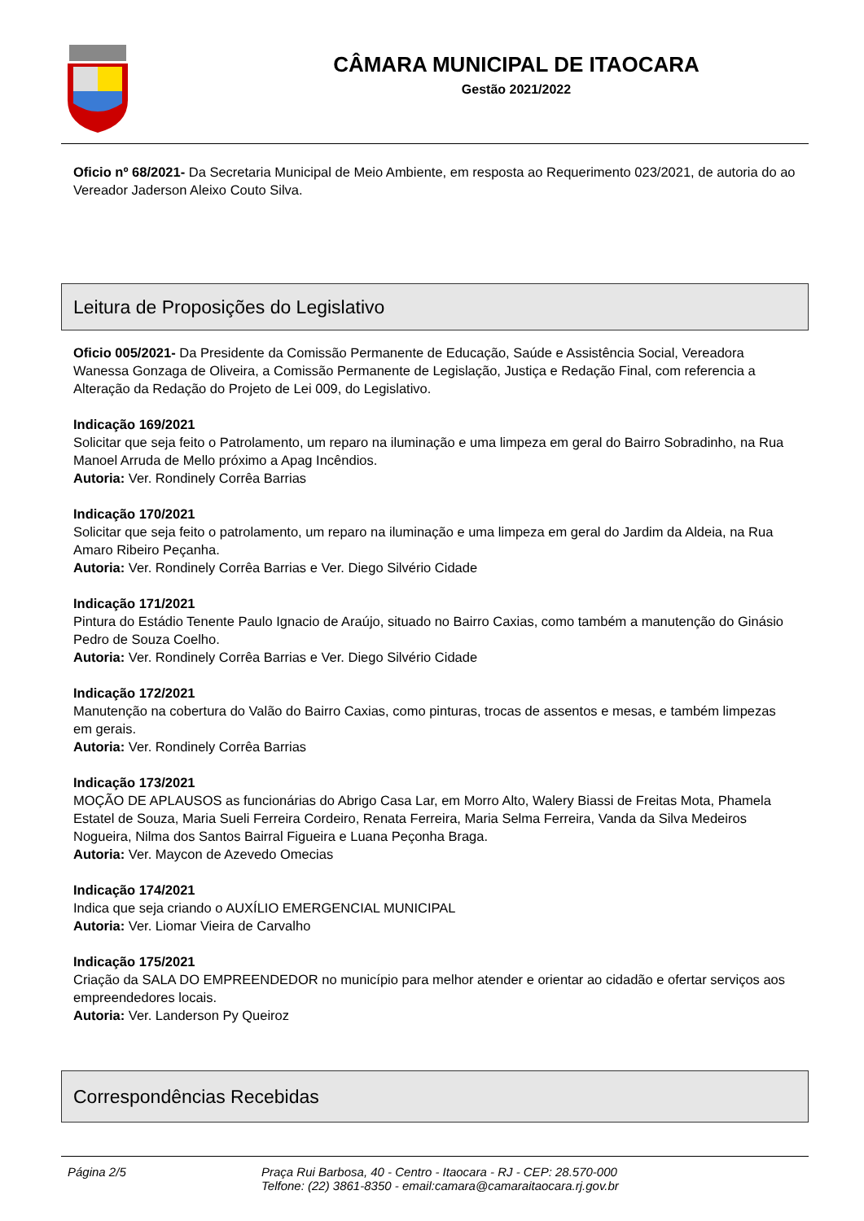CÂMARA MUNICIPAL DE ITAOCARA
Gestão 2021/2022
Oficio nº 68/2021- Da Secretaria Municipal de Meio Ambiente, em resposta ao Requerimento 023/2021, de autoria do ao Vereador Jaderson Aleixo Couto Silva.
Leitura de Proposições do Legislativo
Oficio 005/2021- Da Presidente da Comissão Permanente de Educação, Saúde e Assistência Social, Vereadora Wanessa Gonzaga de Oliveira, a Comissão Permanente de Legislação, Justiça e Redação Final, com referencia a Alteração da Redação do Projeto de Lei 009, do Legislativo.
Indicação 169/2021
Solicitar que seja feito o Patrolamento, um reparo na iluminação e uma limpeza em geral do Bairro Sobradinho, na Rua Manoel Arruda de Mello próximo a Apag Incêndios.
Autoria: Ver. Rondinely Corrêa Barrias
Indicação 170/2021
Solicitar que seja feito o patrolamento, um reparo na iluminação e uma limpeza em geral do Jardim da Aldeia, na Rua Amaro Ribeiro Peçanha.
Autoria: Ver. Rondinely Corrêa Barrias e Ver. Diego Silvério Cidade
Indicação 171/2021
Pintura do Estádio Tenente Paulo Ignacio de Araújo, situado no Bairro Caxias, como também a manutenção do Ginásio Pedro de Souza Coelho.
Autoria: Ver. Rondinely Corrêa Barrias e Ver. Diego Silvério Cidade
Indicação 172/2021
Manutenção na cobertura do Valão do Bairro Caxias, como pinturas, trocas de assentos e mesas, e também limpezas em gerais.
Autoria: Ver. Rondinely Corrêa Barrias
Indicação 173/2021
MOÇÃO DE APLAUSOS as funcionárias do Abrigo Casa Lar, em Morro Alto, Walery Biassi de Freitas Mota, Phamela Estatel de Souza, Maria Sueli Ferreira Cordeiro, Renata Ferreira, Maria Selma Ferreira, Vanda da Silva Medeiros Nogueira, Nilma dos Santos Bairral Figueira e Luana Peçonha Braga.
Autoria: Ver. Maycon de Azevedo Omecias
Indicação 174/2021
Indica que seja criando o AUXÍLIO EMERGENCIAL MUNICIPAL
Autoria: Ver. Liomar Vieira de Carvalho
Indicação 175/2021
Criação da SALA DO EMPREENDEDOR no município para melhor atender e orientar ao cidadão e ofertar serviços aos empreendedores locais.
Autoria: Ver. Landerson Py Queiroz
Correspondências Recebidas
Página 2/5 Praça Rui Barbosa, 40 - Centro - Itaocara - RJ - CEP: 28.570-000
Telfone: (22) 3861-8350 - email:camara@camaraitaocara.rj.gov.br